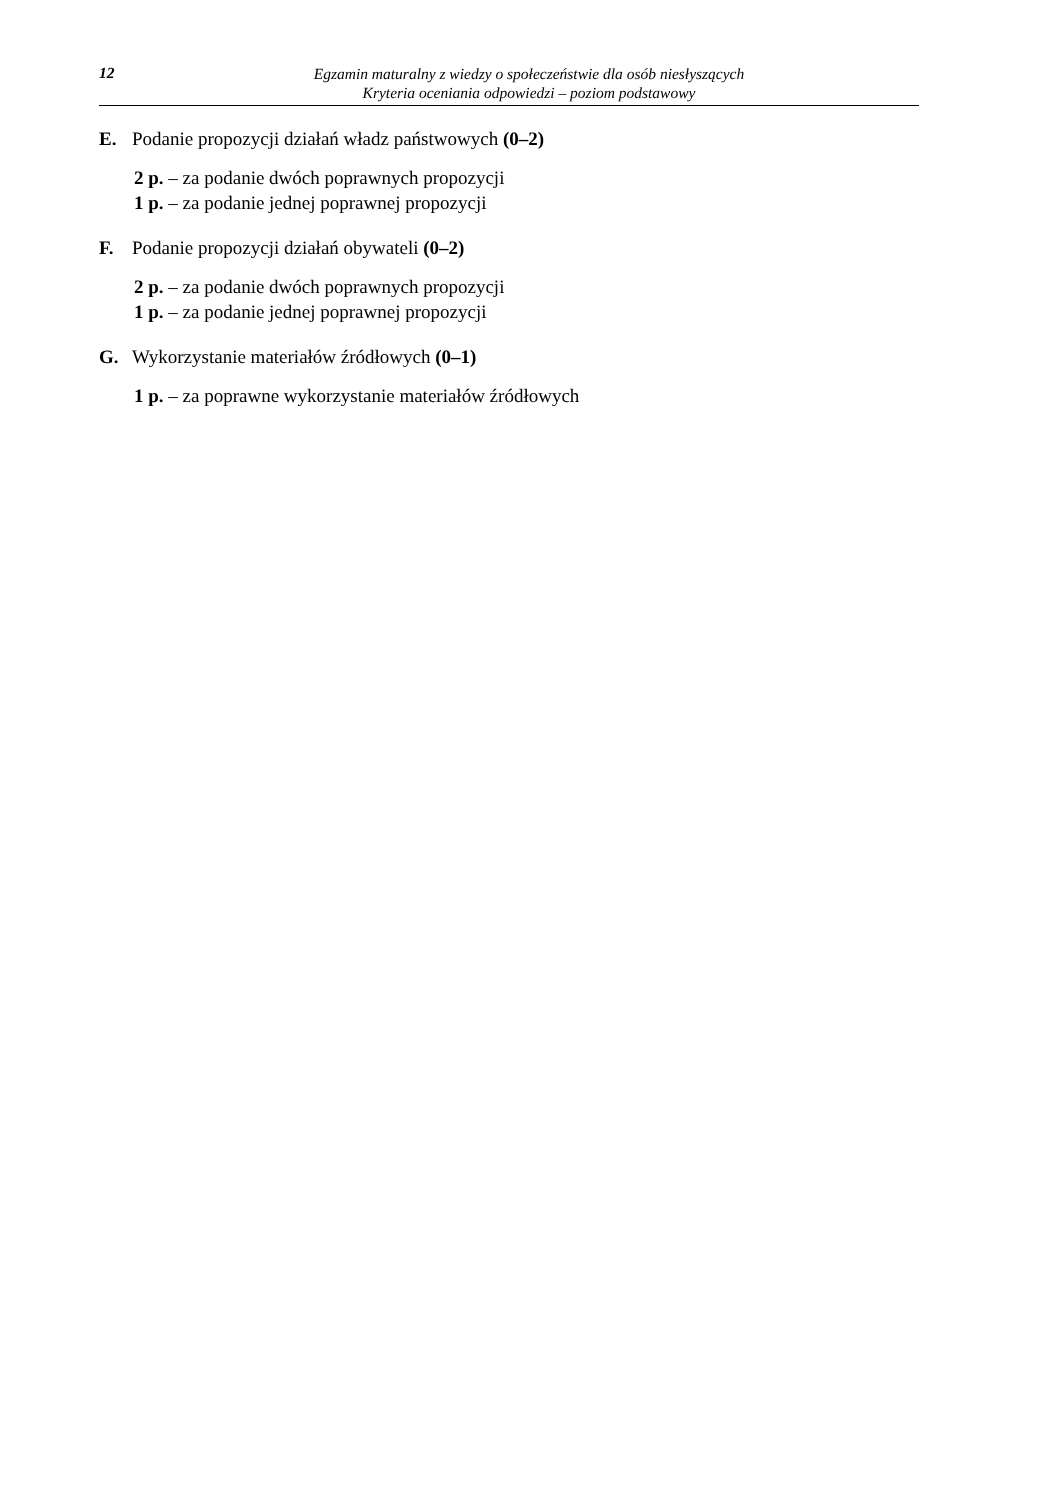12
Egzamin maturalny z wiedzy o społeczeństwie dla osób niesłyszących
Kryteria oceniania odpowiedzi – poziom podstawowy
E. Podanie propozycji działań władz państwowych (0–2)
2 p. – za podanie dwóch poprawnych propozycji
1 p. – za podanie jednej poprawnej propozycji
F. Podanie propozycji działań obywateli (0–2)
2 p. – za podanie dwóch poprawnych propozycji
1 p. – za podanie jednej poprawnej propozycji
G. Wykorzystanie materiałów źródłowych (0–1)
1 p. – za poprawne wykorzystanie materiałów źródłowych